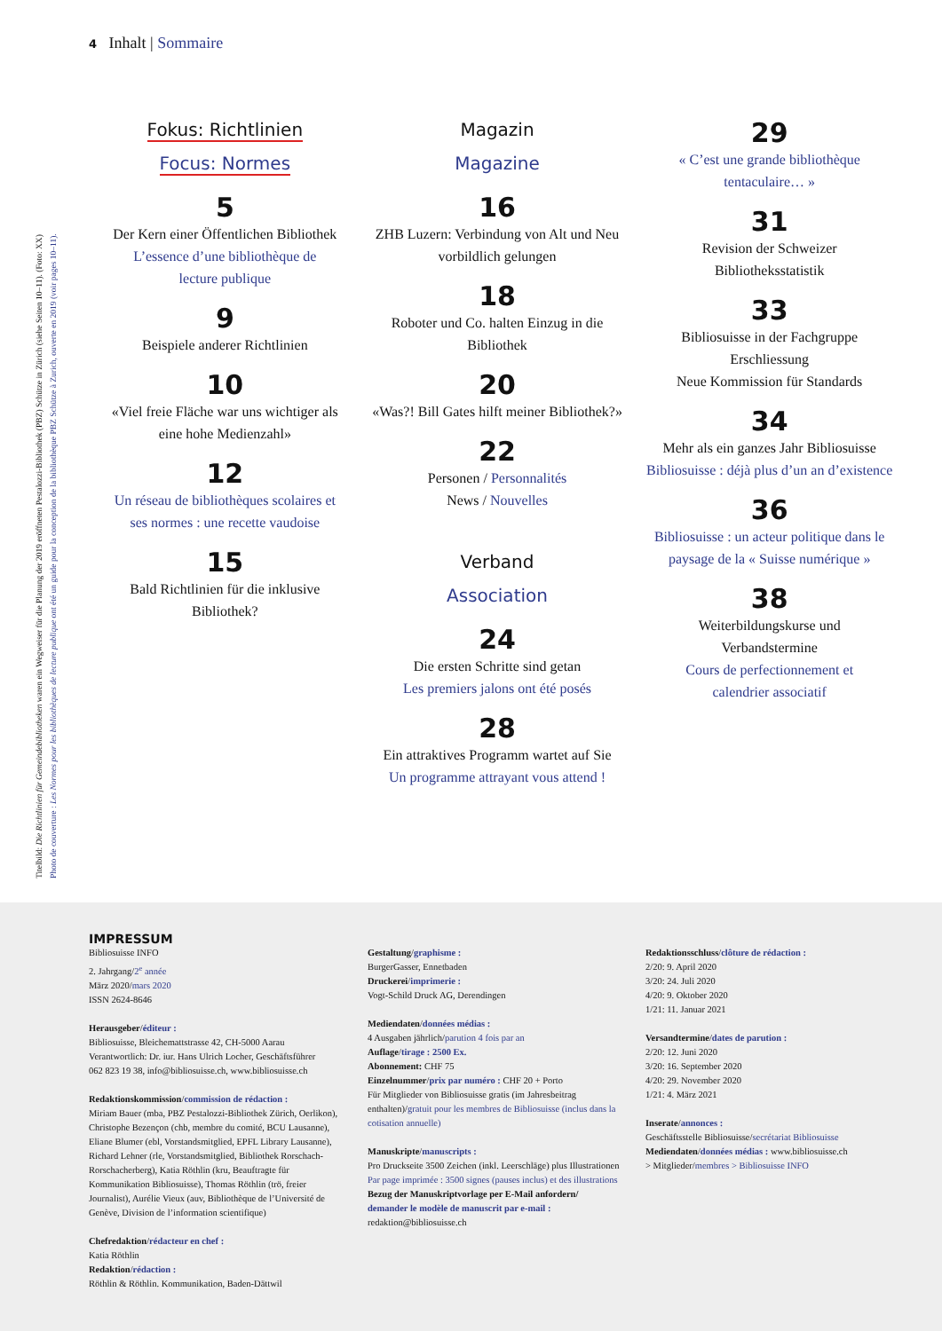4 Inhalt | Sommaire
Titelbild: Die Richtlinien für Gemeindebibliotheken waren ein Wegweiser für die Planung der 2019 eröffneten Pestalozzi-Bibliothek (PBZ) Schütze in Zürich (siehe Seiten 10–11). (Foto: XX)
Photo de couverture : Les Normes pour les bibliothèques de lecture publique ont été un guide pour la conception de la bibliothèque PBZ Schütze à Zurich, ouverte en 2019 (voir pages 10–11).
Fokus: Richtlinien
Focus: Normes
5
Der Kern einer Öffentlichen Bibliothek
L’essence d’une bibliothèque de
lecture publique
9
Beispiele anderer Richtlinien
10
«Viel freie Fläche war uns wichtiger als
eine hohe Medienzahl»
12
Un réseau de bibliothèques scolaires et
ses normes : une recette vaudoise
15
Bald Richtlinien für die inklusive
Bibliothek?
Magazin
Magazine
16
ZHB Luzern: Verbindung von Alt und Neu
vorbildlich gelungen
18
Roboter und Co. halten Einzug in die
Bibliothek
20
«Was?! Bill Gates hilft meiner Bibliothek?»
22
Personen / Personnalités
News / Nouvelles
Verband
Association
24
Die ersten Schritte sind getan
Les premiers jalons ont été posés
28
Ein attraktives Programm wartet auf Sie
Un programme attrayant vous attend !
29
« C’est une grande bibliothèque
tentaculaire… »
31
Revision der Schweizer
Bibliotheksstatistik
33
Bibliosuisse in der Fachgruppe
Erschliessung
Neue Kommission für Standards
34
Mehr als ein ganzes Jahr Bibliosuisse
Bibliosuisse : déjà plus d’un an d’existence
36
Bibliosuisse : un acteur politique dans le
paysage de la « Suisse numérique »
38
Weiterbildungskurse und
Verbandstermine
Cours de perfectionnement et
calendrier associatif
IMPRESSUM
Bibliosuisse INFO
2. Jahrgang/2<sup>e</sup> année
März 2020/mars 2020
ISSN 2624-8646
Herausgeber/éditeur :
Bibliosuisse, Bleichemattstrasse 42, CH-5000 Aarau
Verantwortlich: Dr. iur. Hans Ulrich Locher, Geschäftsführer
062 823 19 38, info@bibliosuisse.ch, www.bibliosuisse.ch
Redaktionskommission/commission de rédaction :
Miriam Bauer (mba, PBZ Pestalozzi-Bibliothek Zürich, Oerlikon), Christophe Bezençon (chb, membre du comité, BCU Lausanne), Eliane Blumer (ebl, Vorstandsmitglied, EPFL Library Lausanne), Richard Lehner (rle, Vorstandsmitglied, Bibliothek Rorschach-Rorschacherberg), Katia Röthlin (kru, Beauftragte für Kommunikation Bibliosuisse), Thomas Röthlin (trö, freier Journalist), Aurélie Vieux (auv, Bibliothèque de l’Université de Genève, Division de l’information scientifique)
Chefredaktion/rédacteur en chef :
Katia Röthlin
Redaktion/rédaction :
Röthlin & Röthlin. Kommunikation, Baden-Dättwil
Gestaltung/graphisme :
BurgerGasser, Ennetbaden
Druckerei/imprimerie :
Vogt-Schild Druck AG, Derendingen
Mediendaten/données médias :
4 Ausgaben jährlich/parution 4 fois par an
Auflage/tirage : 2500 Ex.
Abonnement: CHF 75
Einzelnummer/prix par numéro : CHF 20 + Porto
Für Mitglieder von Bibliosuisse gratis (im Jahresbeitrag enthalten)/gratuit pour les membres de Bibliosuisse (inclus dans la cotisation annuelle)
Manuskripte/manuscripts :
Pro Druckseite 3500 Zeichen (inkl. Leerschläge) plus Illustrationen
Par page imprimée : 3500 signes (pauses inclus) et des illustrations
Bezug der Manuskriptvorlage per E-Mail anfordern/
demander le modèle de manuscrit par e-mail :
redaktion@bibliosuisse.ch
Redaktionsschluss/clôture de rédaction :
2/20: 9. April 2020
3/20: 24. Juli 2020
4/20: 9. Oktober 2020
1/21: 11. Januar 2021
Versandtermine/dates de parution :
2/20: 12. Juni 2020
3/20: 16. September 2020
4/20: 29. November 2020
1/21: 4. März 2021
Inserate/annonces :
Geschäftsstelle Bibliosuisse/secrétariat Bibliosuisse
Mediendaten/données médias : www.bibliosuisse.ch
> Mitglieder/membres > Bibliosuisse INFO